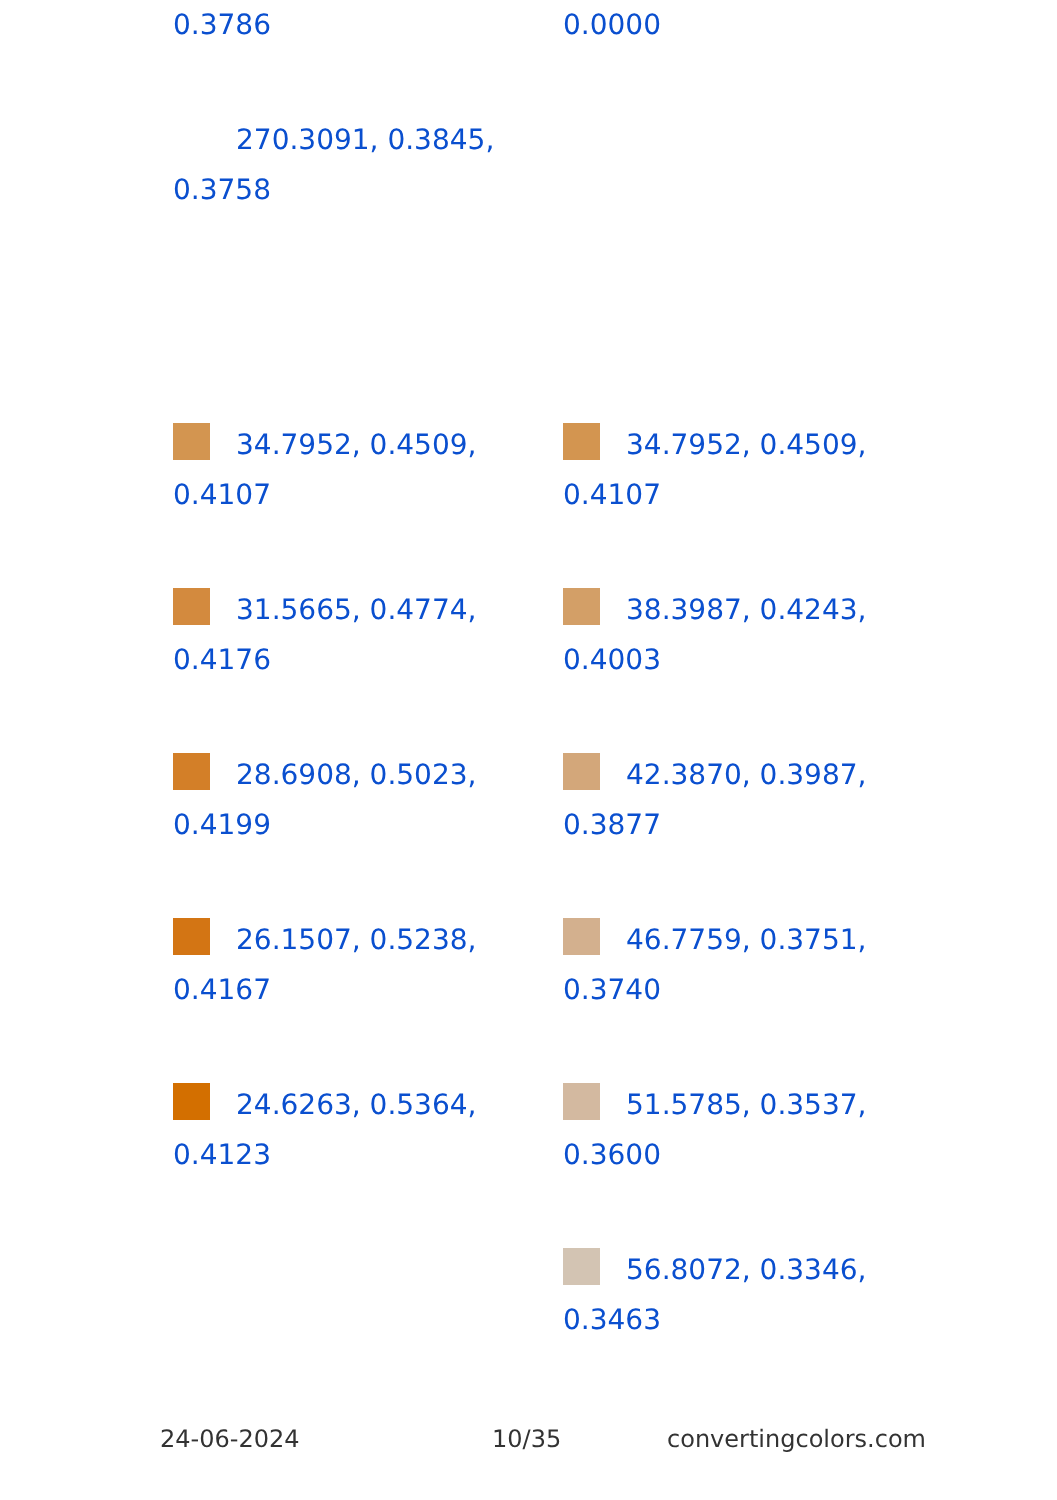0.3786 0.0000
270.3091, 0.3845, 0.3758
34.7952, 0.4509, 0.4107
34.7952, 0.4509, 0.4107
31.5665, 0.4774, 0.4176
38.3987, 0.4243, 0.4003
28.6908, 0.5023, 0.4199
42.3870, 0.3987, 0.3877
26.1507, 0.5238, 0.4167
46.7759, 0.3751, 0.3740
24.6263, 0.5364, 0.4123
51.5785, 0.3537, 0.3600
56.8072, 0.3346, 0.3463
24-06-2024 10/35 convertingcolors.com